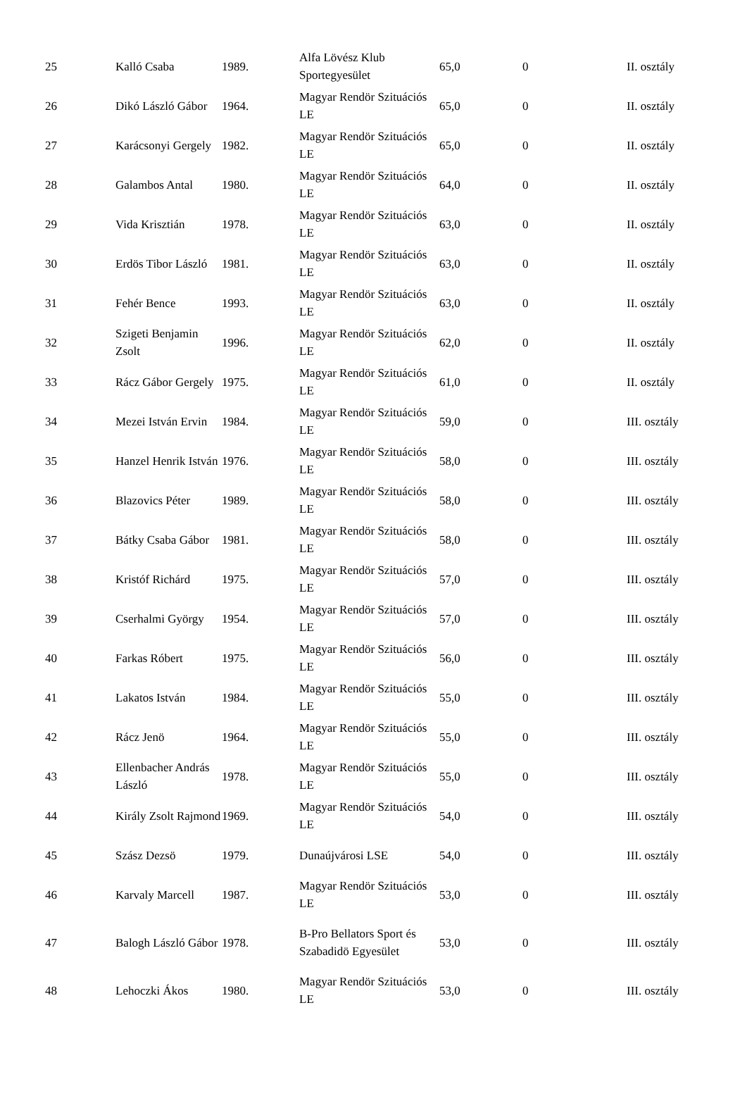| 25 | Kalló Csaba | 1989. | Alfa Lövész Klub Sportegyesület | 65,0 | 0 | II. osztály |
| 26 | Dikó László Gábor | 1964. | Magyar Rendör Szituációs LE | 65,0 | 0 | II. osztály |
| 27 | Karácsonyi Gergely | 1982. | Magyar Rendör Szituációs LE | 65,0 | 0 | II. osztály |
| 28 | Galambos Antal | 1980. | Magyar Rendör Szituációs LE | 64,0 | 0 | II. osztály |
| 29 | Vida Krisztián | 1978. | Magyar Rendör Szituációs LE | 63,0 | 0 | II. osztály |
| 30 | Erdös Tibor László | 1981. | Magyar Rendör Szituációs LE | 63,0 | 0 | II. osztály |
| 31 | Fehér Bence | 1993. | Magyar Rendör Szituációs LE | 63,0 | 0 | II. osztály |
| 32 | Szigeti Benjamin Zsolt | 1996. | Magyar Rendör Szituációs LE | 62,0 | 0 | II. osztály |
| 33 | Rácz Gábor Gergely | 1975. | Magyar Rendör Szituációs LE | 61,0 | 0 | II. osztály |
| 34 | Mezei István Ervin | 1984. | Magyar Rendör Szituációs LE | 59,0 | 0 | III. osztály |
| 35 | Hanzel Henrik István | 1976. | Magyar Rendör Szituációs LE | 58,0 | 0 | III. osztály |
| 36 | Blazovics Péter | 1989. | Magyar Rendör Szituációs LE | 58,0 | 0 | III. osztály |
| 37 | Bátky Csaba Gábor | 1981. | Magyar Rendör Szituációs LE | 58,0 | 0 | III. osztály |
| 38 | Kristóf Richárd | 1975. | Magyar Rendör Szituációs LE | 57,0 | 0 | III. osztály |
| 39 | Cserhalmi György | 1954. | Magyar Rendör Szituációs LE | 57,0 | 0 | III. osztály |
| 40 | Farkas Róbert | 1975. | Magyar Rendör Szituációs LE | 56,0 | 0 | III. osztály |
| 41 | Lakatos István | 1984. | Magyar Rendör Szituációs LE | 55,0 | 0 | III. osztály |
| 42 | Rácz Jenö | 1964. | Magyar Rendör Szituációs LE | 55,0 | 0 | III. osztály |
| 43 | Ellenbacher András László | 1978. | Magyar Rendör Szituációs LE | 55,0 | 0 | III. osztály |
| 44 | Király Zsolt Rajmond | 1969. | Magyar Rendör Szituációs LE | 54,0 | 0 | III. osztály |
| 45 | Szász Dezsö | 1979. | Dunaújvárosi LSE | 54,0 | 0 | III. osztály |
| 46 | Karvaly Marcell | 1987. | Magyar Rendör Szituációs LE | 53,0 | 0 | III. osztály |
| 47 | Balogh László Gábor | 1978. | B-Pro Bellators Sport és Szabadidö Egyesület | 53,0 | 0 | III. osztály |
| 48 | Lehoczki Ákos | 1980. | Magyar Rendör Szituációs LE | 53,0 | 0 | III. osztály |